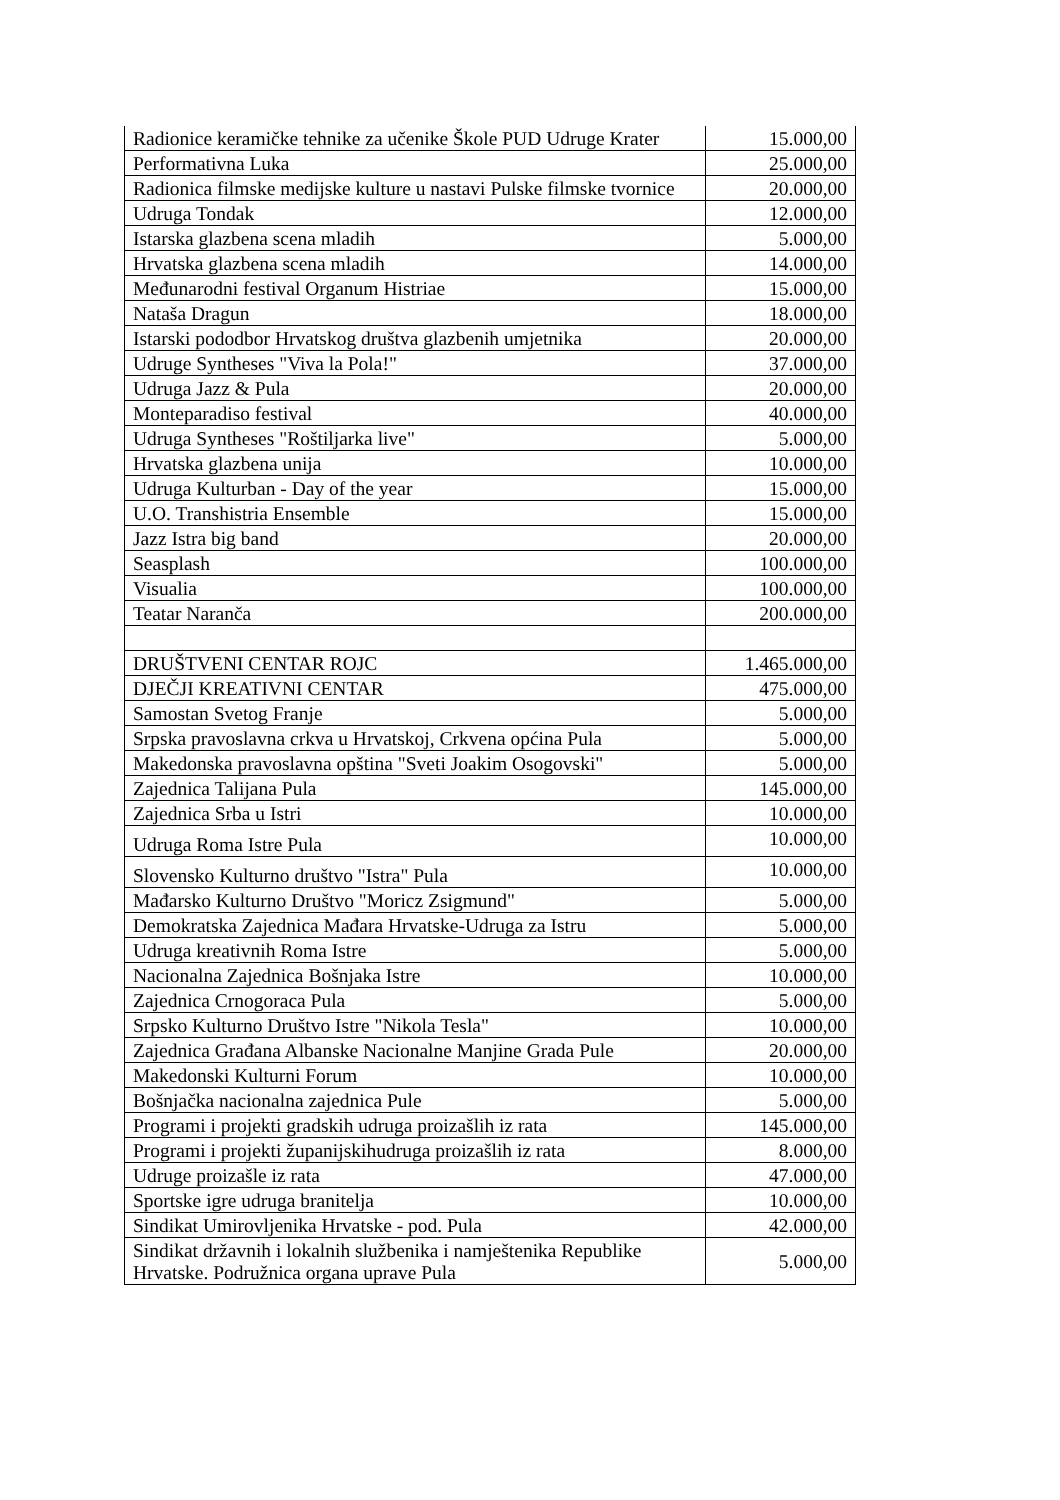| Radionice keramičke tehnike za učenike Škole PUD Udruge Krater | 15.000,00 |
| Performativna Luka | 25.000,00 |
| Radionica filmske medijske kulture u nastavi Pulske filmske tvornice | 20.000,00 |
| Udruga Tondak | 12.000,00 |
| Istarska glazbena scena mladih | 5.000,00 |
| Hrvatska glazbena scena mladih | 14.000,00 |
| Međunarodni festival Organum Histriae | 15.000,00 |
| Nataša Dragun | 18.000,00 |
| Istarski pododbor Hrvatskog društva glazbenih umjetnika | 20.000,00 |
| Udruge Syntheses "Viva la Pola!" | 37.000,00 |
| Udruga Jazz & Pula | 20.000,00 |
| Monteparadiso festival | 40.000,00 |
| Udruga Syntheses "Roštiljarka live" | 5.000,00 |
| Hrvatska glazbena unija | 10.000,00 |
| Udruga Kulturban - Day of the year | 15.000,00 |
| U.O. Transhistria Ensemble | 15.000,00 |
| Jazz Istra big band | 20.000,00 |
| Seasplash | 100.000,00 |
| Visualia | 100.000,00 |
| Teatar Naranča | 200.000,00 |
| DRUŠTVENI CENTAR ROJC | 1.465.000,00 |
| DJEČJI KREATIVNI CENTAR | 475.000,00 |
| Samostan Svetog Franje | 5.000,00 |
| Srpska pravoslavna crkva u Hrvatskoj, Crkvena općina Pula | 5.000,00 |
| Makedonska pravoslavna opština "Sveti Joakim Osogovski" | 5.000,00 |
| Zajednica Talijana Pula | 145.000,00 |
| Zajednica Srba u Istri | 10.000,00 |
| Udruga Roma Istre Pula | 10.000,00 |
| Slovensko Kulturno društvo "Istra" Pula | 10.000,00 |
| Mađarsko Kulturno Društvo "Moricz Zsigmund" | 5.000,00 |
| Demokratska Zajednica Mađara Hrvatske-Udruga za Istru | 5.000,00 |
| Udruga kreativnih Roma Istre | 5.000,00 |
| Nacionalna Zajednica Bošnjaka Istre | 10.000,00 |
| Zajednica Crnogoraca Pula | 5.000,00 |
| Srpsko Kulturno Društvo Istre "Nikola Tesla" | 10.000,00 |
| Zajednica Građana Albanske Nacionalne Manjine Grada Pule | 20.000,00 |
| Makedonski Kulturni Forum | 10.000,00 |
| Bošnjačka nacionalna zajednica Pule | 5.000,00 |
| Programi i projekti gradskih udruga proizašlih iz rata | 145.000,00 |
| Programi i projekti županijskihudruga proizašlih iz rata | 8.000,00 |
| Udruge proizašle iz rata | 47.000,00 |
| Sportske igre udruga branitelja | 10.000,00 |
| Sindikat Umirovljenika Hrvatske - pod. Pula | 42.000,00 |
| Sindikat državnih i lokalnih službenika i namještenika Republike Hrvatske. Podružnica organa uprave Pula | 5.000,00 |